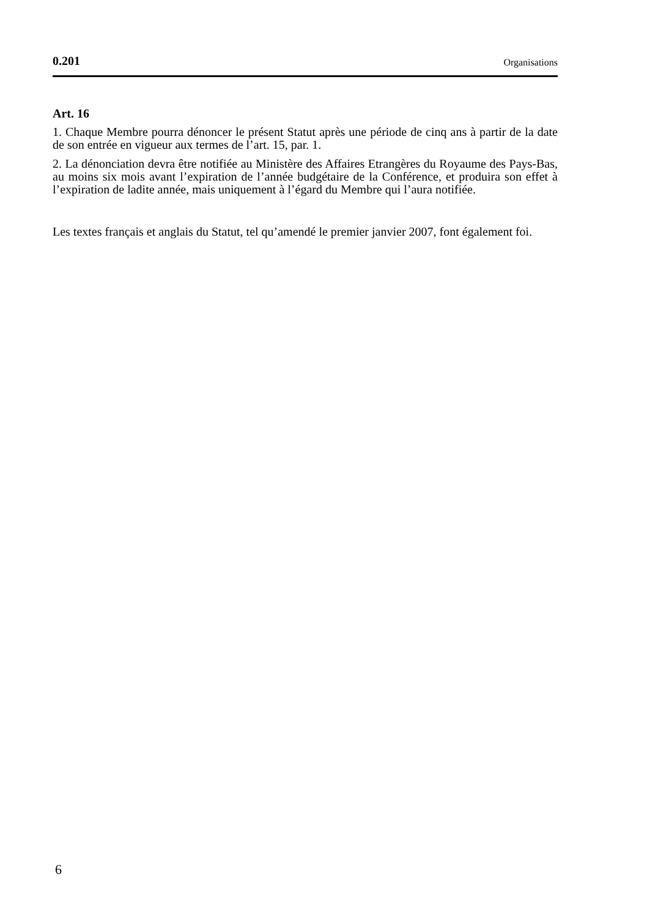0.201 Organisations
Art. 16
1. Chaque Membre pourra dénoncer le présent Statut après une période de cinq ans à partir de la date de son entrée en vigueur aux termes de l’art. 15, par. 1.
2. La dénonciation devra être notifiée au Ministère des Affaires Etrangères du Royaume des Pays-Bas, au moins six mois avant l’expiration de l’année budgétaire de la Conférence, et produira son effet à l’expiration de ladite année, mais uniquement à l’égard du Membre qui l’aura notifiée.
Les textes français et anglais du Statut, tel qu’amendé le premier janvier 2007, font également foi.
6